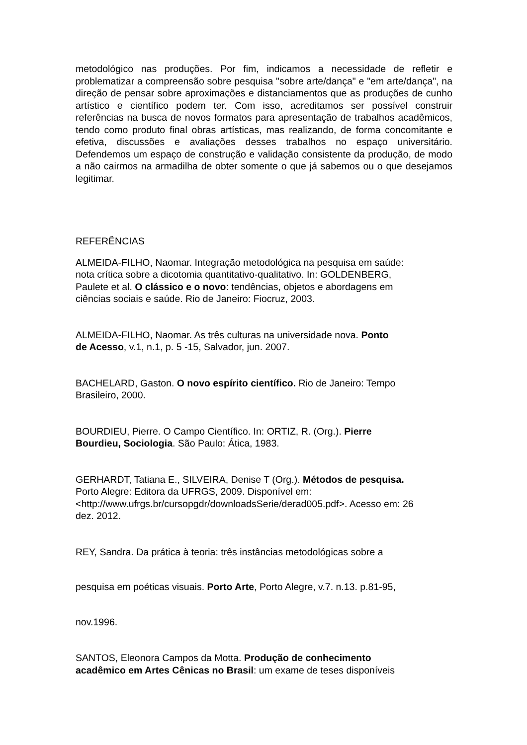metodológico nas produções. Por fim, indicamos a necessidade de refletir e problematizar a compreensão sobre pesquisa "sobre arte/dança" e "em arte/dança", na direção de pensar sobre aproximações e distanciamentos que as produções de cunho artístico e científico podem ter. Com isso, acreditamos ser possível construir referências na busca de novos formatos para apresentação de trabalhos acadêmicos, tendo como produto final obras artísticas, mas realizando, de forma concomitante e efetiva, discussões e avaliações desses trabalhos no espaço universitário. Defendemos um espaço de construção e validação consistente da produção, de modo a não cairmos na armadilha de obter somente o que já sabemos ou o que desejamos legitimar.
REFERÊNCIAS
ALMEIDA-FILHO, Naomar. Integração metodológica na pesquisa em saúde:
nota crítica sobre a dicotomia quantitativo-qualitativo. In: GOLDENBERG,
Paulete et al. O clássico e o novo: tendências, objetos e abordagens em
ciências sociais e saúde. Rio de Janeiro: Fiocruz, 2003.
ALMEIDA-FILHO, Naomar. As três culturas na universidade nova. Ponto
de Acesso, v.1, n.1, p. 5 -15, Salvador, jun. 2007.
BACHELARD, Gaston. O novo espírito científico. Rio de Janeiro: Tempo
Brasileiro, 2000.
BOURDIEU, Pierre. O Campo Científico. In: ORTIZ, R. (Org.). Pierre
Bourdieu, Sociologia. São Paulo: Ática, 1983.
GERHARDT, Tatiana E., SILVEIRA, Denise T (Org.). Métodos de pesquisa.
Porto Alegre: Editora da UFRGS, 2009. Disponível em:
<http://www.ufrgs.br/cursopgdr/downloadsSerie/derad005.pdf>. Acesso em: 26
dez. 2012.
REY, Sandra. Da prática à teoria: três instâncias metodológicas sobre a
pesquisa em poéticas visuais. Porto Arte, Porto Alegre, v.7. n.13. p.81-95,
nov.1996.
SANTOS, Eleonora Campos da Motta. Produção de conhecimento
acadêmico em Artes Cênicas no Brasil: um exame de teses disponíveis